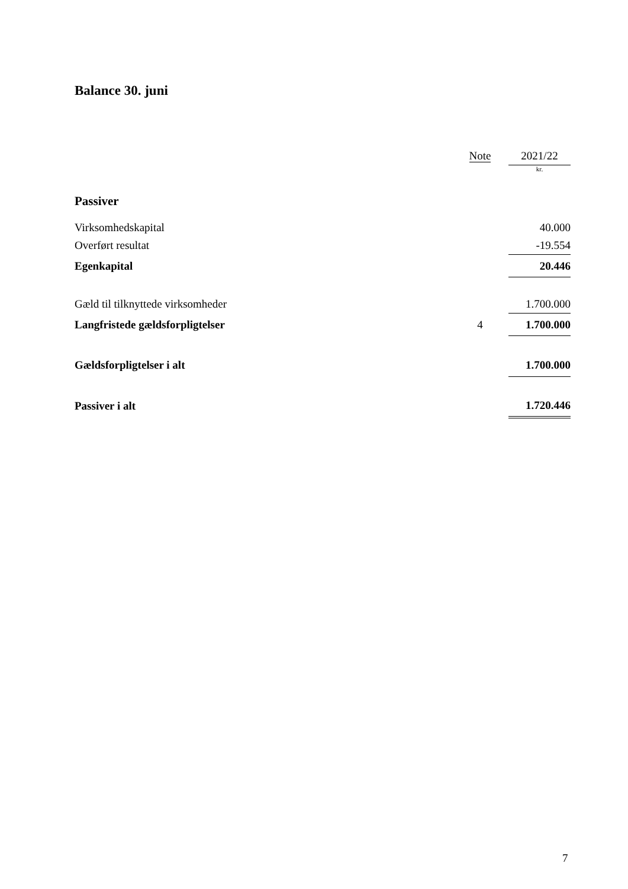Balance 30. juni
| | Note | | 2021/22 |
| --- | --- | --- | --- |
| | | | kr. |
| Passiver | | | |
| Virksomhedskapital | | | 40.000 |
| Overført resultat | | | -19.554 |
| Egenkapital | | | 20.446 |
| Gæld til tilknyttede virksomheder | | | 1.700.000 |
| Langfristede gældsforpligtelser | 4 | | 1.700.000 |
| Gældsforpligtelser i alt | | | 1.700.000 |
| Passiver i alt | | | 1.720.446 |
7